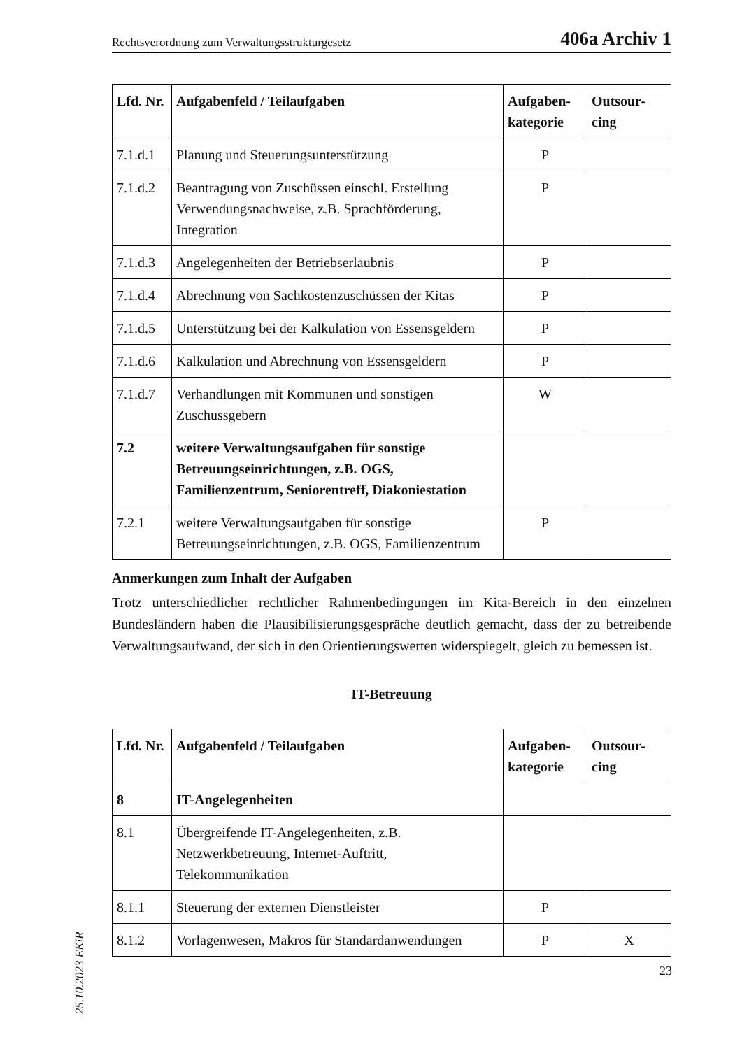Rechtsverordnung zum Verwaltungsstrukturgesetz 406a Archiv 1
| Lfd. Nr. | Aufgabenfeld / Teilaufgaben | Aufgaben-kategorie | Outsour-cing |
| --- | --- | --- | --- |
| 7.1.d.1 | Planung und Steuerungsunterstützung | P | |
| 7.1.d.2 | Beantragung von Zuschüssen einschl. Erstellung Verwendungsnachweise, z.B. Sprachförderung, Integration | P | |
| 7.1.d.3 | Angelegenheiten der Betriebserlaubnis | P | |
| 7.1.d.4 | Abrechnung von Sachkostenzuschüssen der Kitas | P | |
| 7.1.d.5 | Unterstützung bei der Kalkulation von Essensgeldern | P | |
| 7.1.d.6 | Kalkulation und Abrechnung von Essensgeldern | P | |
| 7.1.d.7 | Verhandlungen mit Kommunen und sonstigen Zuschussgebern | W | |
| 7.2 | weitere Verwaltungsaufgaben für sonstige Betreuungseinrichtungen, z.B. OGS, Familienzentrum, Seniorentreff, Diakoniestation | | |
| 7.2.1 | weitere Verwaltungsaufgaben für sonstige Betreuungseinrichtungen, z.B. OGS, Familienzentrum | P | |
Anmerkungen zum Inhalt der Aufgaben
Trotz unterschiedlicher rechtlicher Rahmenbedingungen im Kita-Bereich in den einzelnen Bundesländern haben die Plausibilisierungsgespräche deutlich gemacht, dass der zu betreibende Verwaltungsaufwand, der sich in den Orientierungswerten widerspiegelt, gleich zu bemessen ist.
IT-Betreuung
| Lfd. Nr. | Aufgabenfeld / Teilaufgaben | Aufgaben-kategorie | Outsour-cing |
| --- | --- | --- | --- |
| 8 | IT-Angelegenheiten | | |
| 8.1 | Übergreifende IT-Angelegenheiten, z.B. Netzwerkbetreuung, Internet-Auftritt, Telekommunikation | | |
| 8.1.1 | Steuerung der externen Dienstleister | P | |
| 8.1.2 | Vorlagenwesen, Makros für Standardanwendungen | P | X |
25.10.2023 EKiR
23